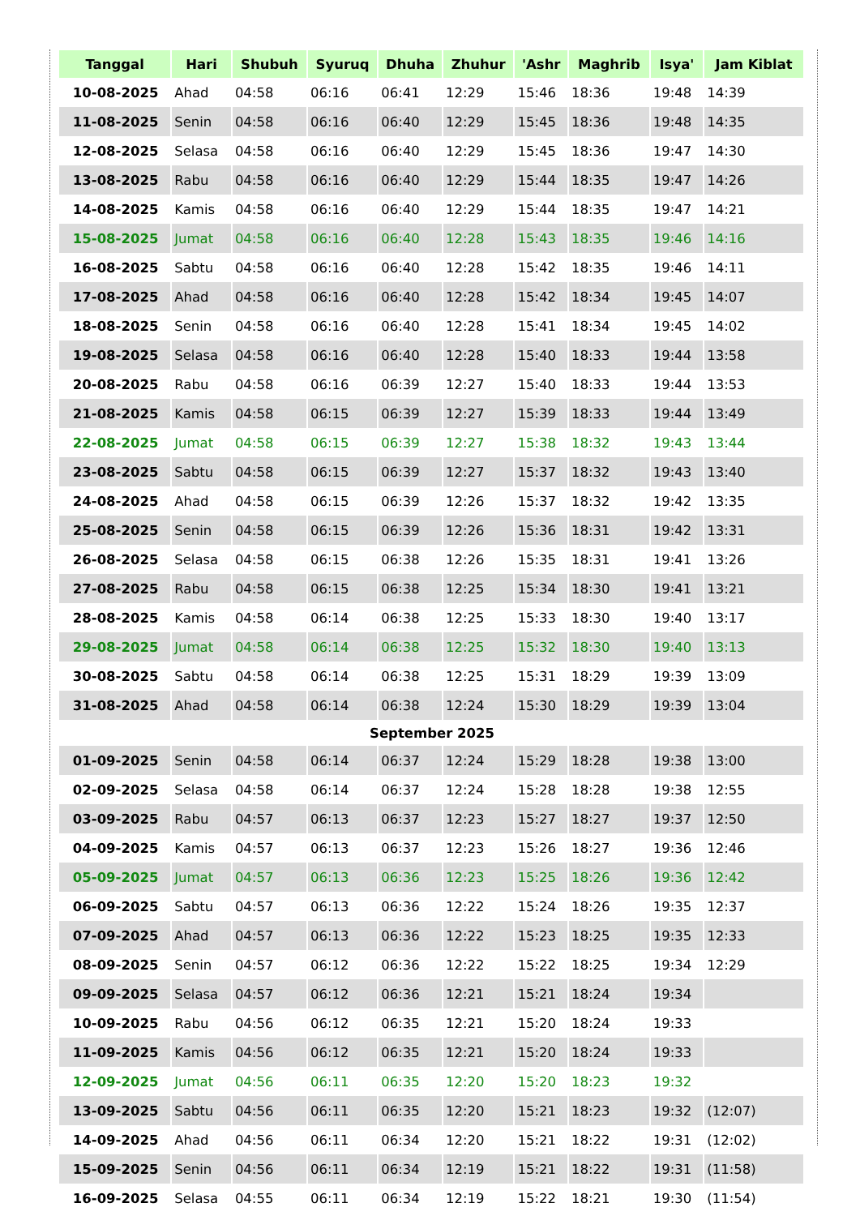| Tanggal | Hari | Shubuh | Syuruq | Dhuha | Zhuhur | 'Ashr | Maghrib | Isya' | Jam Kiblat |
| --- | --- | --- | --- | --- | --- | --- | --- | --- | --- |
| 10-08-2025 | Ahad | 04:58 | 06:16 | 06:41 | 12:29 | 15:46 | 18:36 | 19:48 | 14:39 |
| 11-08-2025 | Senin | 04:58 | 06:16 | 06:40 | 12:29 | 15:45 | 18:36 | 19:48 | 14:35 |
| 12-08-2025 | Selasa | 04:58 | 06:16 | 06:40 | 12:29 | 15:45 | 18:36 | 19:47 | 14:30 |
| 13-08-2025 | Rabu | 04:58 | 06:16 | 06:40 | 12:29 | 15:44 | 18:35 | 19:47 | 14:26 |
| 14-08-2025 | Kamis | 04:58 | 06:16 | 06:40 | 12:29 | 15:44 | 18:35 | 19:47 | 14:21 |
| 15-08-2025 | Jumat | 04:58 | 06:16 | 06:40 | 12:28 | 15:43 | 18:35 | 19:46 | 14:16 |
| 16-08-2025 | Sabtu | 04:58 | 06:16 | 06:40 | 12:28 | 15:42 | 18:35 | 19:46 | 14:11 |
| 17-08-2025 | Ahad | 04:58 | 06:16 | 06:40 | 12:28 | 15:42 | 18:34 | 19:45 | 14:07 |
| 18-08-2025 | Senin | 04:58 | 06:16 | 06:40 | 12:28 | 15:41 | 18:34 | 19:45 | 14:02 |
| 19-08-2025 | Selasa | 04:58 | 06:16 | 06:40 | 12:28 | 15:40 | 18:33 | 19:44 | 13:58 |
| 20-08-2025 | Rabu | 04:58 | 06:16 | 06:39 | 12:27 | 15:40 | 18:33 | 19:44 | 13:53 |
| 21-08-2025 | Kamis | 04:58 | 06:15 | 06:39 | 12:27 | 15:39 | 18:33 | 19:44 | 13:49 |
| 22-08-2025 | Jumat | 04:58 | 06:15 | 06:39 | 12:27 | 15:38 | 18:32 | 19:43 | 13:44 |
| 23-08-2025 | Sabtu | 04:58 | 06:15 | 06:39 | 12:27 | 15:37 | 18:32 | 19:43 | 13:40 |
| 24-08-2025 | Ahad | 04:58 | 06:15 | 06:39 | 12:26 | 15:37 | 18:32 | 19:42 | 13:35 |
| 25-08-2025 | Senin | 04:58 | 06:15 | 06:39 | 12:26 | 15:36 | 18:31 | 19:42 | 13:31 |
| 26-08-2025 | Selasa | 04:58 | 06:15 | 06:38 | 12:26 | 15:35 | 18:31 | 19:41 | 13:26 |
| 27-08-2025 | Rabu | 04:58 | 06:15 | 06:38 | 12:25 | 15:34 | 18:30 | 19:41 | 13:21 |
| 28-08-2025 | Kamis | 04:58 | 06:14 | 06:38 | 12:25 | 15:33 | 18:30 | 19:40 | 13:17 |
| 29-08-2025 | Jumat | 04:58 | 06:14 | 06:38 | 12:25 | 15:32 | 18:30 | 19:40 | 13:13 |
| 30-08-2025 | Sabtu | 04:58 | 06:14 | 06:38 | 12:25 | 15:31 | 18:29 | 19:39 | 13:09 |
| 31-08-2025 | Ahad | 04:58 | 06:14 | 06:38 | 12:24 | 15:30 | 18:29 | 19:39 | 13:04 |
| September 2025 | | | | | | | | | |
| 01-09-2025 | Senin | 04:58 | 06:14 | 06:37 | 12:24 | 15:29 | 18:28 | 19:38 | 13:00 |
| 02-09-2025 | Selasa | 04:58 | 06:14 | 06:37 | 12:24 | 15:28 | 18:28 | 19:38 | 12:55 |
| 03-09-2025 | Rabu | 04:57 | 06:13 | 06:37 | 12:23 | 15:27 | 18:27 | 19:37 | 12:50 |
| 04-09-2025 | Kamis | 04:57 | 06:13 | 06:37 | 12:23 | 15:26 | 18:27 | 19:36 | 12:46 |
| 05-09-2025 | Jumat | 04:57 | 06:13 | 06:36 | 12:23 | 15:25 | 18:26 | 19:36 | 12:42 |
| 06-09-2025 | Sabtu | 04:57 | 06:13 | 06:36 | 12:22 | 15:24 | 18:26 | 19:35 | 12:37 |
| 07-09-2025 | Ahad | 04:57 | 06:13 | 06:36 | 12:22 | 15:23 | 18:25 | 19:35 | 12:33 |
| 08-09-2025 | Senin | 04:57 | 06:12 | 06:36 | 12:22 | 15:22 | 18:25 | 19:34 | 12:29 |
| 09-09-2025 | Selasa | 04:57 | 06:12 | 06:36 | 12:21 | 15:21 | 18:24 | 19:34 | |
| 10-09-2025 | Rabu | 04:56 | 06:12 | 06:35 | 12:21 | 15:20 | 18:24 | 19:33 | |
| 11-09-2025 | Kamis | 04:56 | 06:12 | 06:35 | 12:21 | 15:20 | 18:24 | 19:33 | |
| 12-09-2025 | Jumat | 04:56 | 06:11 | 06:35 | 12:20 | 15:20 | 18:23 | 19:32 | |
| 13-09-2025 | Sabtu | 04:56 | 06:11 | 06:35 | 12:20 | 15:21 | 18:23 | 19:32 | (12:07) |
| 14-09-2025 | Ahad | 04:56 | 06:11 | 06:34 | 12:20 | 15:21 | 18:22 | 19:31 | (12:02) |
| 15-09-2025 | Senin | 04:56 | 06:11 | 06:34 | 12:19 | 15:21 | 18:22 | 19:31 | (11:58) |
| 16-09-2025 | Selasa | 04:55 | 06:11 | 06:34 | 12:19 | 15:22 | 18:21 | 19:30 | (11:54) |